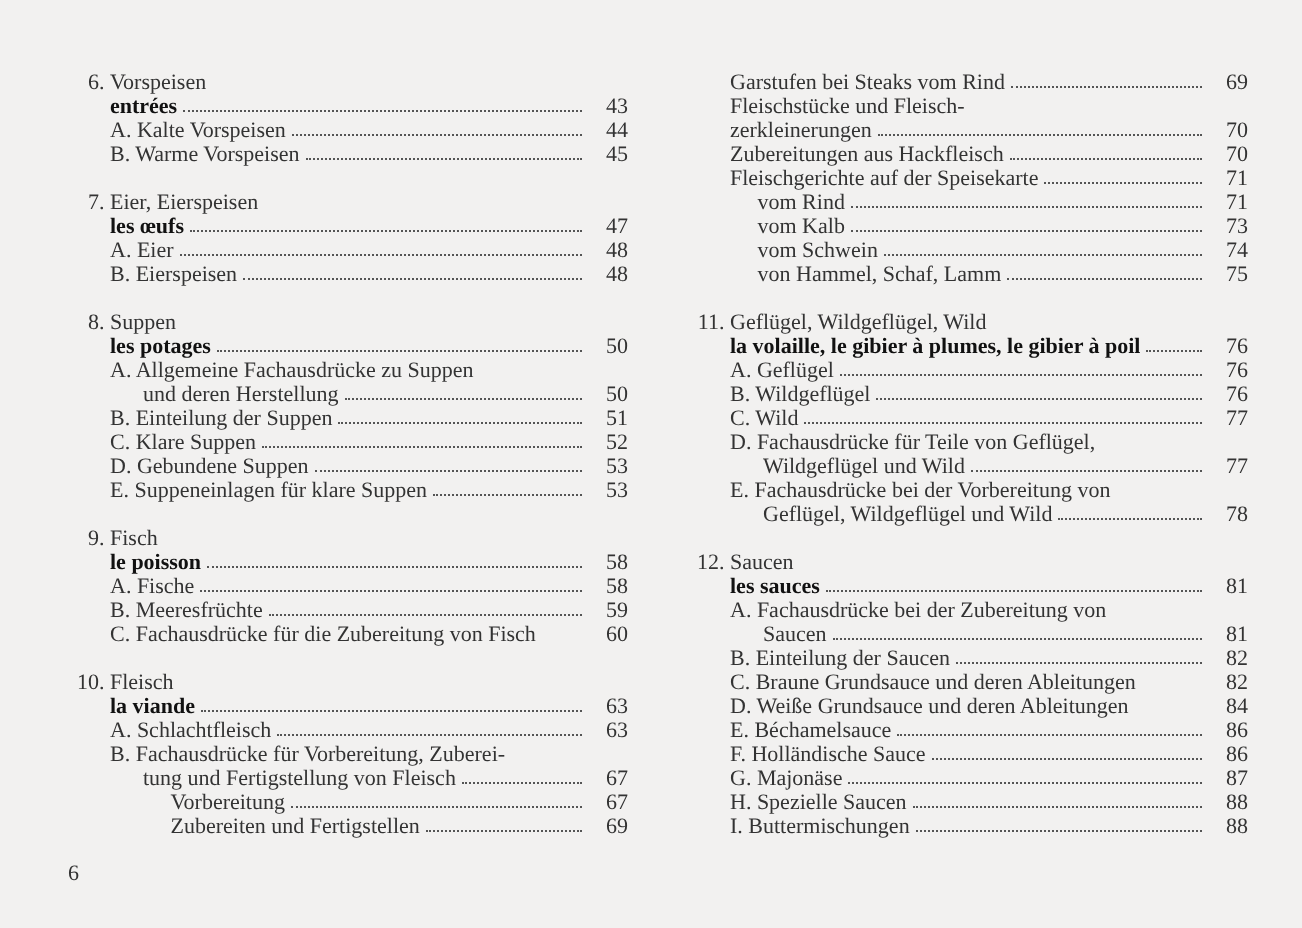6. Vorspeisen
entrées 43
A. Kalte Vorspeisen 44
B. Warme Vorspeisen 45
7. Eier, Eierspeisen
les œufs 47
A. Eier 48
B. Eierspeisen 48
8. Suppen
les potages 50
A. Allgemeine Fachausdrücke zu Suppen
und deren Herstellung 50
B. Einteilung der Suppen 51
C. Klare Suppen 52
D. Gebundene Suppen 53
E. Suppeneinlagen für klare Suppen 53
9. Fisch
le poisson 58
A. Fische 58
B. Meeresfrüchte 59
C. Fachausdrücke für die Zubereitung von Fisch 60
10. Fleisch
la viande 63
A. Schlachtfleisch 63
B. Fachausdrücke für Vorbereitung, Zuberei-
tung und Fertigstellung von Fleisch 67
Vorbereitung 67
Zubereiten und Fertigstellen 69
Garstufen bei Steaks vom Rind 69
Fleischstücke und Fleisch-
zerkleinerungen 70
Zubereitungen aus Hackfleisch 70
Fleischgerichte auf der Speisekarte 71
vom Rind 71
vom Kalb 73
vom Schwein 74
von Hammel, Schaf, Lamm 75
11. Geflügel, Wildgeflügel, Wild
la volaille, le gibier à plumes, le gibier à poil 76
A. Geflügel 76
B. Wildgeflügel 76
C. Wild 77
D. Fachausdrücke für Teile von Geflügel,
Wildgeflügel und Wild 77
E. Fachausdrücke bei der Vorbereitung von
Geflügel, Wildgeflügel und Wild 78
12. Saucen
les sauces 81
A. Fachausdrücke bei der Zubereitung von
Saucen 81
B. Einteilung der Saucen 82
C. Braune Grundsauce und deren Ableitungen 82
D. Weiße Grundsauce und deren Ableitungen 84
E. Béchamelsauce 86
F. Holländische Sauce 86
G. Majonäse 87
H. Spezielle Saucen 88
I. Buttermischungen 88
6